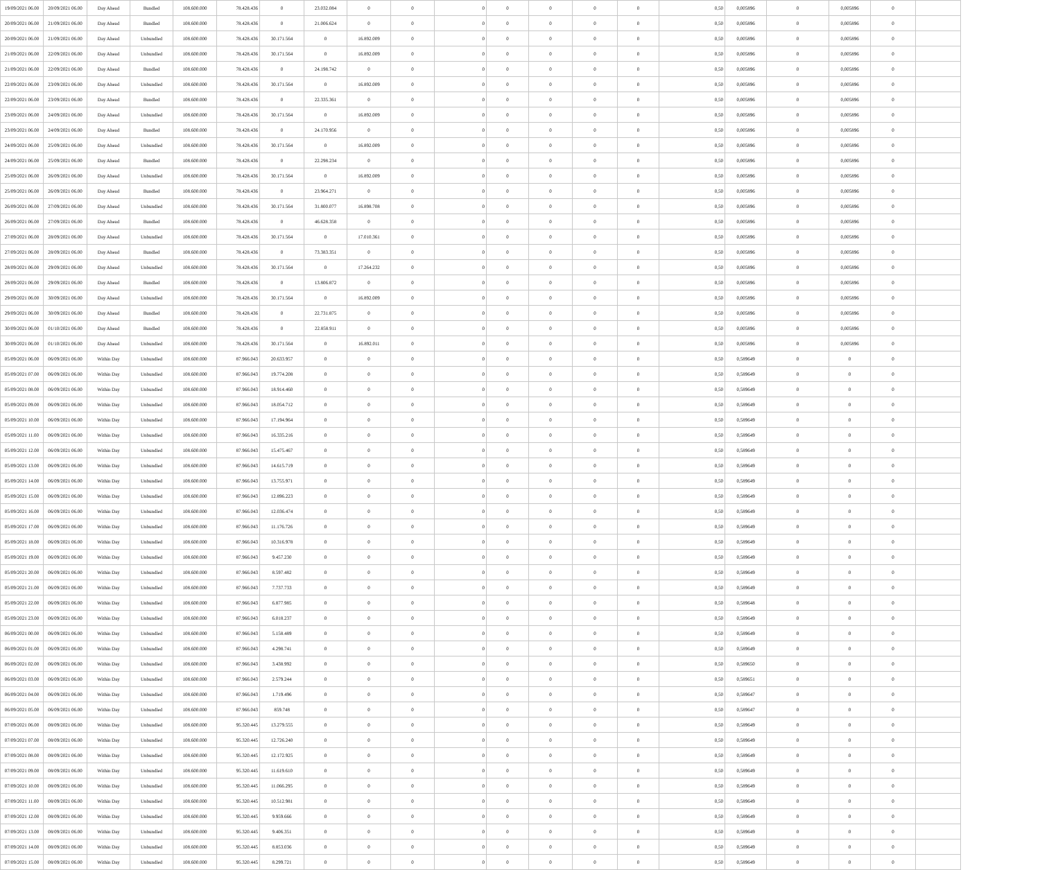| 19/09/2021 06.00 | 20/09/2021 06.00 | Day Ahead | Bundled | 108.600.000 | 78.428.436 | 0 | 23.032.084 | 0 | 0 | 0 | 0 | 0 | 0 | 0 | 0,50 | 0,005896 | 0 | 0,005896 | 0 | |
| 20/09/2021 06.00 | 21/09/2021 06.00 | Day Ahead | Bundled | 108.600.000 | 78.428.436 | 0 | 21.006.624 | 0 | 0 | 0 | 0 | 0 | 0 | 0 | 0,50 | 0,005896 | 0 | 0,005896 | 0 | |
| 20/09/2021 06.00 | 21/09/2021 06.00 | Day Ahead | Unbundled | 108.600.000 | 78.428.436 | 30.171.564 | 0 | 16.892.009 | 0 | 0 | 0 | 0 | 0 | 0 | 0,50 | 0,005896 | 0 | 0,005896 | 0 | |
| 21/09/2021 06.00 | 22/09/2021 06.00 | Day Ahead | Unbundled | 108.600.000 | 78.428.436 | 30.171.564 | 0 | 16.892.009 | 0 | 0 | 0 | 0 | 0 | 0 | 0,50 | 0,005896 | 0 | 0,005896 | 0 | |
| 21/09/2021 06.00 | 22/09/2021 06.00 | Day Ahead | Bundled | 108.600.000 | 78.428.436 | 0 | 24.198.742 | 0 | 0 | 0 | 0 | 0 | 0 | 0 | 0,50 | 0,005896 | 0 | 0,005896 | 0 | |
| 22/09/2021 06.00 | 23/09/2021 06.00 | Day Ahead | Unbundled | 108.600.000 | 78.428.436 | 30.171.564 | 0 | 16.892.009 | 0 | 0 | 0 | 0 | 0 | 0 | 0,50 | 0,005896 | 0 | 0,005896 | 0 | |
| 22/09/2021 06.00 | 23/09/2021 06.00 | Day Ahead | Bundled | 108.600.000 | 78.428.436 | 0 | 22.335.361 | 0 | 0 | 0 | 0 | 0 | 0 | 0 | 0,50 | 0,005896 | 0 | 0,005896 | 0 | |
| 23/09/2021 06.00 | 24/09/2021 06.00 | Day Ahead | Unbundled | 108.600.000 | 78.428.436 | 30.171.564 | 0 | 16.892.009 | 0 | 0 | 0 | 0 | 0 | 0 | 0,50 | 0,005896 | 0 | 0,005896 | 0 | |
| 23/09/2021 06.00 | 24/09/2021 06.00 | Day Ahead | Bundled | 108.600.000 | 78.428.436 | 0 | 24.170.956 | 0 | 0 | 0 | 0 | 0 | 0 | 0 | 0,50 | 0,005896 | 0 | 0,005896 | 0 | |
| 24/09/2021 06.00 | 25/09/2021 06.00 | Day Ahead | Unbundled | 108.600.000 | 78.428.436 | 30.171.564 | 0 | 16.892.009 | 0 | 0 | 0 | 0 | 0 | 0 | 0,50 | 0,005896 | 0 | 0,005896 | 0 | |
| 24/09/2021 06.00 | 25/09/2021 06.00 | Day Ahead | Bundled | 108.600.000 | 78.428.436 | 0 | 22.298.234 | 0 | 0 | 0 | 0 | 0 | 0 | 0 | 0,50 | 0,005896 | 0 | 0,005896 | 0 | |
| 25/09/2021 06.00 | 26/09/2021 06.00 | Day Ahead | Unbundled | 108.600.000 | 78.428.436 | 30.171.564 | 0 | 16.892.009 | 0 | 0 | 0 | 0 | 0 | 0 | 0,50 | 0,005896 | 0 | 0,005896 | 0 | |
| 25/09/2021 06.00 | 26/09/2021 06.00 | Day Ahead | Bundled | 108.600.000 | 78.428.436 | 0 | 23.964.271 | 0 | 0 | 0 | 0 | 0 | 0 | 0 | 0,50 | 0,005896 | 0 | 0,005896 | 0 | |
| 26/09/2021 06.00 | 27/09/2021 06.00 | Day Ahead | Unbundled | 108.600.000 | 78.428.436 | 30.171.564 | 31.800.077 | 16.898.708 | 0 | 0 | 0 | 0 | 0 | 0 | 0,50 | 0,005896 | 0 | 0,005896 | 0 | |
| 26/09/2021 06.00 | 27/09/2021 06.00 | Day Ahead | Bundled | 108.600.000 | 78.428.436 | 0 | 46.628.358 | 0 | 0 | 0 | 0 | 0 | 0 | 0 | 0,50 | 0,005896 | 0 | 0,005896 | 0 | |
| 27/09/2021 06.00 | 28/09/2021 06.00 | Day Ahead | Unbundled | 108.600.000 | 78.428.436 | 30.171.564 | 0 | 17.010.361 | 0 | 0 | 0 | 0 | 0 | 0 | 0,50 | 0,005896 | 0 | 0,005896 | 0 | |
| 27/09/2021 06.00 | 28/09/2021 06.00 | Day Ahead | Bundled | 108.600.000 | 78.428.436 | 0 | 73.383.351 | 0 | 0 | 0 | 0 | 0 | 0 | 0 | 0,50 | 0,005896 | 0 | 0,005896 | 0 | |
| 28/09/2021 06.00 | 29/09/2021 06.00 | Day Ahead | Unbundled | 108.600.000 | 78.428.436 | 30.171.564 | 0 | 17.264.232 | 0 | 0 | 0 | 0 | 0 | 0 | 0,50 | 0,005896 | 0 | 0,005896 | 0 | |
| 28/09/2021 06.00 | 29/09/2021 06.00 | Day Ahead | Bundled | 108.600.000 | 78.428.436 | 0 | 13.806.872 | 0 | 0 | 0 | 0 | 0 | 0 | 0 | 0,50 | 0,005896 | 0 | 0,005896 | 0 | |
| 29/09/2021 06.00 | 30/09/2021 06.00 | Day Ahead | Unbundled | 108.600.000 | 78.428.436 | 30.171.564 | 0 | 16.892.009 | 0 | 0 | 0 | 0 | 0 | 0 | 0,50 | 0,005896 | 0 | 0,005896 | 0 | |
| 29/09/2021 06.00 | 30/09/2021 06.00 | Day Ahead | Bundled | 108.600.000 | 78.428.436 | 0 | 22.731.875 | 0 | 0 | 0 | 0 | 0 | 0 | 0 | 0,50 | 0,005896 | 0 | 0,005896 | 0 | |
| 30/09/2021 06.00 | 01/10/2021 06.00 | Day Ahead | Bundled | 108.600.000 | 78.428.436 | 0 | 22.858.911 | 0 | 0 | 0 | 0 | 0 | 0 | 0 | 0,50 | 0,005896 | 0 | 0,005896 | 0 | |
| 30/09/2021 06.00 | 01/10/2021 06.00 | Day Ahead | Unbundled | 108.600.000 | 78.428.436 | 30.171.564 | 0 | 16.892.011 | 0 | 0 | 0 | 0 | 0 | 0 | 0,50 | 0,005896 | 0 | 0,005896 | 0 | |
| 05/09/2021 06.00 | 06/09/2021 06.00 | Within Day | Unbundled | 108.600.000 | 87.966.043 | 20.633.957 | 0 | 0 | 0 | 0 | 0 | 0 | 0 | 0 | 0,50 | 0,589649 | 0 | 0 | 0 | |
| 05/09/2021 07.00 | 06/09/2021 06.00 | Within Day | Unbundled | 108.600.000 | 87.966.043 | 19.774.208 | 0 | 0 | 0 | 0 | 0 | 0 | 0 | 0 | 0,50 | 0,589649 | 0 | 0 | 0 | |
| 05/09/2021 08.00 | 06/09/2021 06.00 | Within Day | Unbundled | 108.600.000 | 87.966.043 | 18.914.460 | 0 | 0 | 0 | 0 | 0 | 0 | 0 | 0 | 0,50 | 0,589649 | 0 | 0 | 0 | |
| 05/09/2021 09.00 | 06/09/2021 06.00 | Within Day | Unbundled | 108.600.000 | 87.966.043 | 18.054.712 | 0 | 0 | 0 | 0 | 0 | 0 | 0 | 0 | 0,50 | 0,589649 | 0 | 0 | 0 | |
| 05/09/2021 10.00 | 06/09/2021 06.00 | Within Day | Unbundled | 108.600.000 | 87.966.043 | 17.194.964 | 0 | 0 | 0 | 0 | 0 | 0 | 0 | 0 | 0,50 | 0,589649 | 0 | 0 | 0 | |
| 05/09/2021 11.00 | 06/09/2021 06.00 | Within Day | Unbundled | 108.600.000 | 87.966.043 | 16.335.216 | 0 | 0 | 0 | 0 | 0 | 0 | 0 | 0 | 0,50 | 0,589649 | 0 | 0 | 0 | |
| 05/09/2021 12.00 | 06/09/2021 06.00 | Within Day | Unbundled | 108.600.000 | 87.966.043 | 15.475.467 | 0 | 0 | 0 | 0 | 0 | 0 | 0 | 0 | 0,50 | 0,589649 | 0 | 0 | 0 | |
| 05/09/2021 13.00 | 06/09/2021 06.00 | Within Day | Unbundled | 108.600.000 | 87.966.043 | 14.615.719 | 0 | 0 | 0 | 0 | 0 | 0 | 0 | 0 | 0,50 | 0,589649 | 0 | 0 | 0 | |
| 05/09/2021 14.00 | 06/09/2021 06.00 | Within Day | Unbundled | 108.600.000 | 87.966.043 | 13.755.971 | 0 | 0 | 0 | 0 | 0 | 0 | 0 | 0 | 0,50 | 0,589649 | 0 | 0 | 0 | |
| 05/09/2021 15.00 | 06/09/2021 06.00 | Within Day | Unbundled | 108.600.000 | 87.966.043 | 12.896.223 | 0 | 0 | 0 | 0 | 0 | 0 | 0 | 0 | 0,50 | 0,589649 | 0 | 0 | 0 | |
| 05/09/2021 16.00 | 06/09/2021 06.00 | Within Day | Unbundled | 108.600.000 | 87.966.043 | 12.036.474 | 0 | 0 | 0 | 0 | 0 | 0 | 0 | 0 | 0,50 | 0,589649 | 0 | 0 | 0 | |
| 05/09/2021 17.00 | 06/09/2021 06.00 | Within Day | Unbundled | 108.600.000 | 87.966.043 | 11.176.726 | 0 | 0 | 0 | 0 | 0 | 0 | 0 | 0 | 0,50 | 0,589649 | 0 | 0 | 0 | |
| 05/09/2021 18.00 | 06/09/2021 06.00 | Within Day | Unbundled | 108.600.000 | 87.966.043 | 10.316.978 | 0 | 0 | 0 | 0 | 0 | 0 | 0 | 0 | 0,50 | 0,589649 | 0 | 0 | 0 | |
| 05/09/2021 19.00 | 06/09/2021 06.00 | Within Day | Unbundled | 108.600.000 | 87.966.043 | 9.457.230 | 0 | 0 | 0 | 0 | 0 | 0 | 0 | 0 | 0,50 | 0,589649 | 0 | 0 | 0 | |
| 05/09/2021 20.00 | 06/09/2021 06.00 | Within Day | Unbundled | 108.600.000 | 87.966.043 | 8.597.482 | 0 | 0 | 0 | 0 | 0 | 0 | 0 | 0 | 0,50 | 0,589649 | 0 | 0 | 0 | |
| 05/09/2021 21.00 | 06/09/2021 06.00 | Within Day | Unbundled | 108.600.000 | 87.966.043 | 7.737.733 | 0 | 0 | 0 | 0 | 0 | 0 | 0 | 0 | 0,50 | 0,589649 | 0 | 0 | 0 | |
| 05/09/2021 22.00 | 06/09/2021 06.00 | Within Day | Unbundled | 108.600.000 | 87.966.043 | 6.877.985 | 0 | 0 | 0 | 0 | 0 | 0 | 0 | 0 | 0,50 | 0,589648 | 0 | 0 | 0 | |
| 05/09/2021 23.00 | 06/09/2021 06.00 | Within Day | Unbundled | 108.600.000 | 87.966.043 | 6.018.237 | 0 | 0 | 0 | 0 | 0 | 0 | 0 | 0 | 0,50 | 0,589649 | 0 | 0 | 0 | |
| 06/09/2021 00.00 | 06/09/2021 06.00 | Within Day | Unbundled | 108.600.000 | 87.966.043 | 5.158.489 | 0 | 0 | 0 | 0 | 0 | 0 | 0 | 0 | 0,50 | 0,589649 | 0 | 0 | 0 | |
| 06/09/2021 01.00 | 06/09/2021 06.00 | Within Day | Unbundled | 108.600.000 | 87.966.043 | 4.298.741 | 0 | 0 | 0 | 0 | 0 | 0 | 0 | 0 | 0,50 | 0,589649 | 0 | 0 | 0 | |
| 06/09/2021 02.00 | 06/09/2021 06.00 | Within Day | Unbundled | 108.600.000 | 87.966.043 | 3.438.992 | 0 | 0 | 0 | 0 | 0 | 0 | 0 | 0 | 0,50 | 0,589650 | 0 | 0 | 0 | |
| 06/09/2021 03.00 | 06/09/2021 06.00 | Within Day | Unbundled | 108.600.000 | 87.966.043 | 2.579.244 | 0 | 0 | 0 | 0 | 0 | 0 | 0 | 0 | 0,50 | 0,589651 | 0 | 0 | 0 | |
| 06/09/2021 04.00 | 06/09/2021 06.00 | Within Day | Unbundled | 108.600.000 | 87.966.043 | 1.719.496 | 0 | 0 | 0 | 0 | 0 | 0 | 0 | 0 | 0,50 | 0,589647 | 0 | 0 | 0 | |
| 06/09/2021 05.00 | 06/09/2021 06.00 | Within Day | Unbundled | 108.600.000 | 87.966.043 | 859.748 | 0 | 0 | 0 | 0 | 0 | 0 | 0 | 0 | 0,50 | 0,589647 | 0 | 0 | 0 | |
| 07/09/2021 06.00 | 08/09/2021 06.00 | Within Day | Unbundled | 108.600.000 | 95.320.445 | 13.279.555 | 0 | 0 | 0 | 0 | 0 | 0 | 0 | 0 | 0,50 | 0,589649 | 0 | 0 | 0 | |
| 07/09/2021 07.00 | 08/09/2021 06.00 | Within Day | Unbundled | 108.600.000 | 95.320.445 | 12.726.240 | 0 | 0 | 0 | 0 | 0 | 0 | 0 | 0 | 0,50 | 0,589649 | 0 | 0 | 0 | |
| 07/09/2021 08.00 | 08/09/2021 06.00 | Within Day | Unbundled | 108.600.000 | 95.320.445 | 12.172.925 | 0 | 0 | 0 | 0 | 0 | 0 | 0 | 0 | 0,50 | 0,589649 | 0 | 0 | 0 | |
| 07/09/2021 09.00 | 08/09/2021 06.00 | Within Day | Unbundled | 108.600.000 | 95.320.445 | 11.619.610 | 0 | 0 | 0 | 0 | 0 | 0 | 0 | 0 | 0,50 | 0,589649 | 0 | 0 | 0 | |
| 07/09/2021 10.00 | 08/09/2021 06.00 | Within Day | Unbundled | 108.600.000 | 95.320.445 | 11.066.295 | 0 | 0 | 0 | 0 | 0 | 0 | 0 | 0 | 0,50 | 0,589649 | 0 | 0 | 0 | |
| 07/09/2021 11.00 | 08/09/2021 06.00 | Within Day | Unbundled | 108.600.000 | 95.320.445 | 10.512.981 | 0 | 0 | 0 | 0 | 0 | 0 | 0 | 0 | 0,50 | 0,589649 | 0 | 0 | 0 | |
| 07/09/2021 12.00 | 08/09/2021 06.00 | Within Day | Unbundled | 108.600.000 | 95.320.445 | 9.959.666 | 0 | 0 | 0 | 0 | 0 | 0 | 0 | 0 | 0,50 | 0,589649 | 0 | 0 | 0 | |
| 07/09/2021 13.00 | 08/09/2021 06.00 | Within Day | Unbundled | 108.600.000 | 95.320.445 | 9.406.351 | 0 | 0 | 0 | 0 | 0 | 0 | 0 | 0 | 0,50 | 0,589649 | 0 | 0 | 0 | |
| 07/09/2021 14.00 | 08/09/2021 06.00 | Within Day | Unbundled | 108.600.000 | 95.320.445 | 8.853.036 | 0 | 0 | 0 | 0 | 0 | 0 | 0 | 0 | 0,50 | 0,589649 | 0 | 0 | 0 | |
| 07/09/2021 15.00 | 08/09/2021 06.00 | Within Day | Unbundled | 108.600.000 | 95.320.445 | 8.299.721 | 0 | 0 | 0 | 0 | 0 | 0 | 0 | 0 | 0,50 | 0,589649 | 0 | 0 | 0 | |